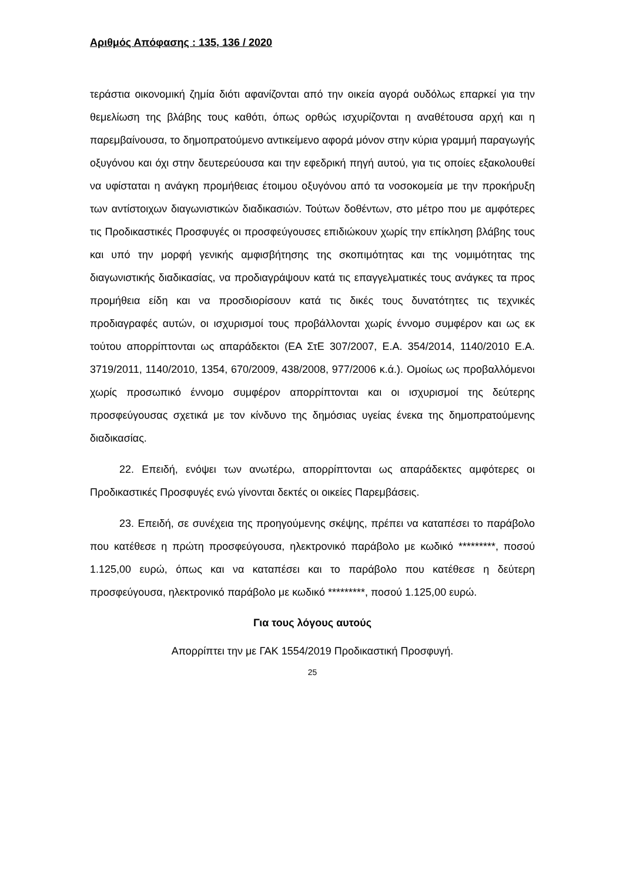Αριθμός Απόφασης : 135, 136 / 2020
τεράστια οικονομική ζημία διότι αφανίζονται από την οικεία αγορά ουδόλως επαρκεί για την θεμελίωση της βλάβης τους καθότι, όπως ορθώς ισχυρίζονται η αναθέτουσα αρχή και η παρεμβαίνουσα, το δημοπρατούμενο αντικείμενο αφορά μόνον στην κύρια γραμμή παραγωγής οξυγόνου και όχι στην δευτερεύουσα και την εφεδρική πηγή αυτού, για τις οποίες εξακολουθεί να υφίσταται η ανάγκη προμήθειας έτοιμου οξυγόνου από τα νοσοκομεία με την προκήρυξη των αντίστοιχων διαγωνιστικών διαδικασιών. Τούτων δοθέντων, στο μέτρο που με αμφότερες τις Προδικαστικές Προσφυγές οι προσφεύγουσες επιδιώκουν χωρίς την επίκληση βλάβης τους και υπό την μορφή γενικής αμφισβήτησης της σκοπιμότητας και της νομιμότητας της διαγωνιστικής διαδικασίας, να προδιαγράψουν κατά τις επαγγελματικές τους ανάγκες τα προς προμήθεια είδη και να προσδιορίσουν κατά τις δικές τους δυνατότητες τις τεχνικές προδιαγραφές αυτών, οι ισχυρισμοί τους προβάλλονται χωρίς έννομο συμφέρον και ως εκ τούτου απορρίπτονται ως απαράδεκτοι (ΕΑ ΣτΕ 307/2007, Ε.Α. 354/2014, 1140/2010 Ε.Α. 3719/2011, 1140/2010, 1354, 670/2009, 438/2008, 977/2006 κ.ά.). Ομοίως ως προβαλλόμενοι χωρίς προσωπικό έννομο συμφέρον απορρίπτονται και οι ισχυρισμοί της δεύτερης προσφεύγουσας σχετικά με τον κίνδυνο της δημόσιας υγείας ένεκα της δημοπρατούμενης διαδικασίας.
22. Επειδή, ενόψει των ανωτέρω, απορρίπτονται ως απαράδεκτες αμφότερες οι Προδικαστικές Προσφυγές ενώ γίνονται δεκτές οι οικείες Παρεμβάσεις.
23. Επειδή, σε συνέχεια της προηγούμενης σκέψης, πρέπει να καταπέσει το παράβολο που κατέθεσε η πρώτη προσφεύγουσα, ηλεκτρονικό παράβολο με κωδικό *********, ποσού 1.125,00 ευρώ, όπως και να καταπέσει και το παράβολο που κατέθεσε η δεύτερη προσφεύγουσα, ηλεκτρονικό παράβολο με κωδικό *********, ποσού 1.125,00 ευρώ.
Για τους λόγους αυτούς
Απορρίπτει την με ΓΑΚ 1554/2019 Προδικαστική Προσφυγή.
25